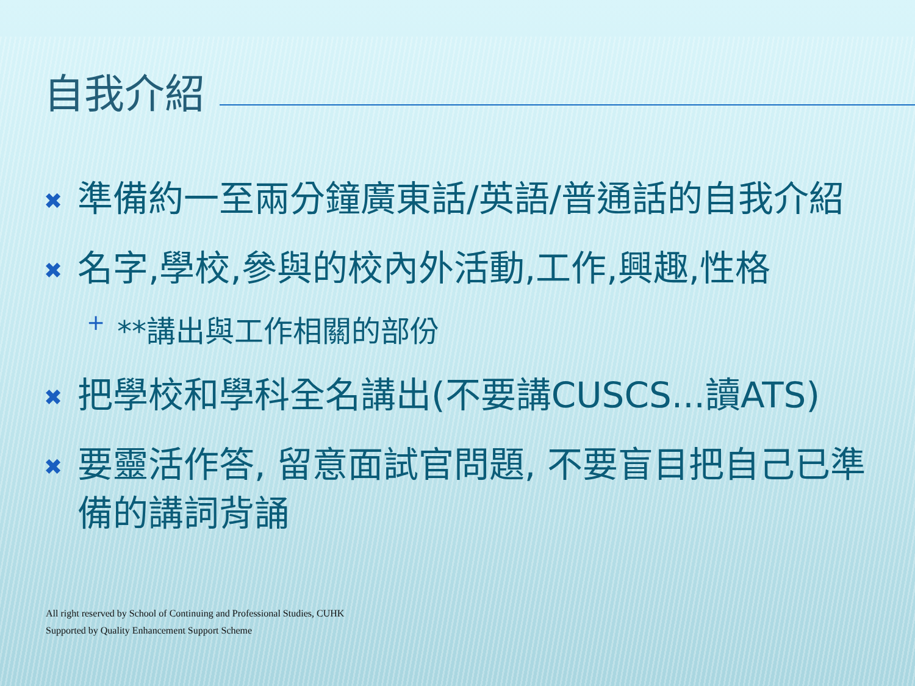自我介紹
✖ 準備約一至兩分鐘廣東話/英語/普通話的自我介紹
✖ 名字,學校,參與的校內外活動,工作,興趣,性格
+ **講出與工作相關的部份
✖ 把學校和學科全名講出(不要講CUSCS...讀ATS)
✖ 要靈活作答, 留意面試官問題, 不要盲目把自己已準備的講詞背誦
All right reserved by School of Continuing and Professional Studies, CUHK
Supported by Quality Enhancement Support Scheme